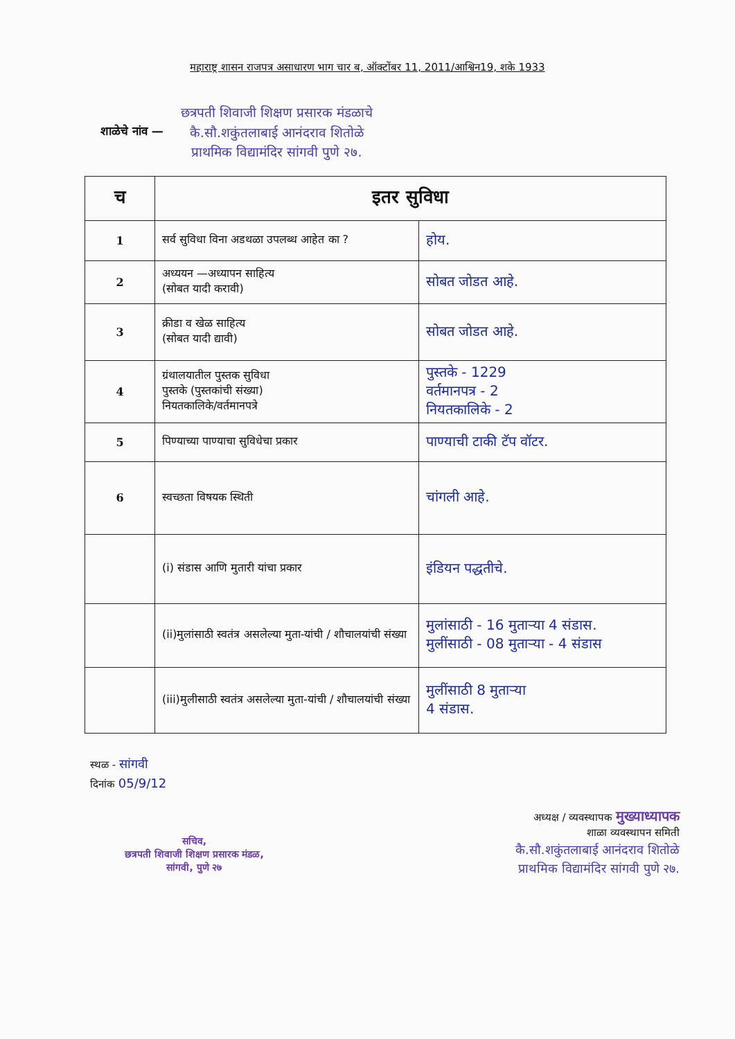महाराष्ट्र शासन राजपत्र असाधारण भाग चार ब, ऑक्टोंबर 11, 2011/आश्विन19, शके 1933
शाळेचे नांव —
छत्रपती शिवाजी शिक्षण प्रसारक मंडळाचे
कै.सौ.शकुंतलाबाई आनंदराव शितोळे
प्राथमिक विद्यामंदिर सांगवी पुणे २७.
| च | इतर सुविधा | |
| --- | --- | --- |
| 1 | सर्व सुविधा विना अडथळा उपलब्ध आहेत का ? | होय. |
| 2 | अध्ययन —अध्यापन साहित्य (सोबत यादी करावी) | सोबत जोडत आहे. |
| 3 | क्रीडा व खेळ साहित्य (सोबत यादी द्यावी) | सोबत जोडत आहे. |
| 4 | ग्रंथालयातील पुस्तक सुविधा पुस्तके (पुस्तकांची संख्या) नियतकालिके/वर्तमानपत्रे | पुस्तके - 1229 वर्तमानपत्र - 2 नियतकालिके - 2 |
| 5 | पिण्याच्या पाण्याचा सुविधेचा प्रकार | पाण्याची टाकी टॅप वॉटर. |
| 6 | स्वच्छता विषयक स्थिती | चांगली आहे. |
| | (i) संडास आणि मुतारी यांचा प्रकार | इंडियन पद्धतीचे. |
| | (ii)मुलांसाठी स्वतंत्र असलेल्या मुता-यांची / शौचालयांची संख्या | मुलांसाठी - 16 मुताऱ्या 4 संडास. मुलींसाठी - 08 मुताऱ्या - 4 संडास |
| | (iii)मुलीसाठी स्वतंत्र असलेल्या मुता-यांची / शौचालयांची संख्या | मुलींसाठी 8 मुताऱ्या 4 संडास. |
स्थळ - सांगवी
दिनांक 05/9/12
सचिव,
छत्रपती शिवाजी शिक्षण प्रसारक मंडळ,
सांगवी, पुणे २७
अध्यक्ष / व्यवस्थापक मुख्याध्यापक
शाळा व्यवस्थापन समिती
कै.सौ.शकुंतलाबाई आनंदराव शितोळे
प्राथमिक विद्यामंदिर सांगवी पुणे २७.